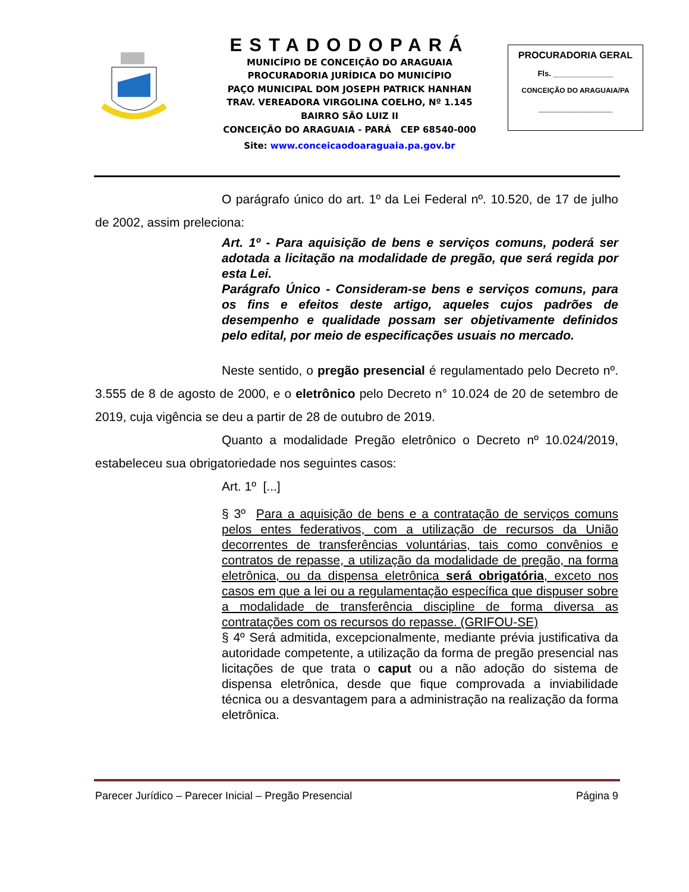ESTADODOPARÁ
MUNICÍPIO DE CONCEIÇÃO DO ARAGUAIA
PROCURADORIA JURÍDICA DO MUNICÍPIO
PAÇO MUNICIPAL DOM JOSEPH PATRICK HANHAN
TRAV. VEREADORA VIRGOLINA COELHO, Nº 1.145
BAIRRO SÃO LUIZ II
CONCEIÇÃO DO ARAGUAIA - PARÁ CEP 68540-000
Site: www.conceicaodoaraguaia.pa.gov.br
PROCURADORIA GERAL
Fls. ______________
CONCEIÇÃO DO ARAGUAIA/PA
______________
O parágrafo único do art. 1º da Lei Federal nº. 10.520, de 17 de julho de 2002, assim preleciona:
Art. 1º - Para aquisição de bens e serviços comuns, poderá ser adotada a licitação na modalidade de pregão, que será regida por esta Lei.
Parágrafo Único - Consideram-se bens e serviços comuns, para os fins e efeitos deste artigo, aqueles cujos padrões de desempenho e qualidade possam ser objetivamente definidos pelo edital, por meio de especificações usuais no mercado.
Neste sentido, o pregão presencial é regulamentado pelo Decreto nº. 3.555 de 8 de agosto de 2000, e o eletrônico pelo Decreto n° 10.024 de 20 de setembro de 2019, cuja vigência se deu a partir de 28 de outubro de 2019.
Quanto a modalidade Pregão eletrônico o Decreto nº 10.024/2019, estabeleceu sua obrigatoriedade nos seguintes casos:
Art. 1º [...]
§ 3º Para a aquisição de bens e a contratação de serviços comuns pelos entes federativos, com a utilização de recursos da União decorrentes de transferências voluntárias, tais como convênios e contratos de repasse, a utilização da modalidade de pregão, na forma eletrônica, ou da dispensa eletrônica será obrigatória, exceto nos casos em que a lei ou a regulamentação específica que dispuser sobre a modalidade de transferência discipline de forma diversa as contratações com os recursos do repasse. (GRIFOU-SE)
§ 4º Será admitida, excepcionalmente, mediante prévia justificativa da autoridade competente, a utilização da forma de pregão presencial nas licitações de que trata o caput ou a não adoção do sistema de dispensa eletrônica, desde que fique comprovada a inviabilidade técnica ou a desvantagem para a administração na realização da forma eletrônica.
Parecer Jurídico – Parecer Inicial – Pregão Presencial Página 9